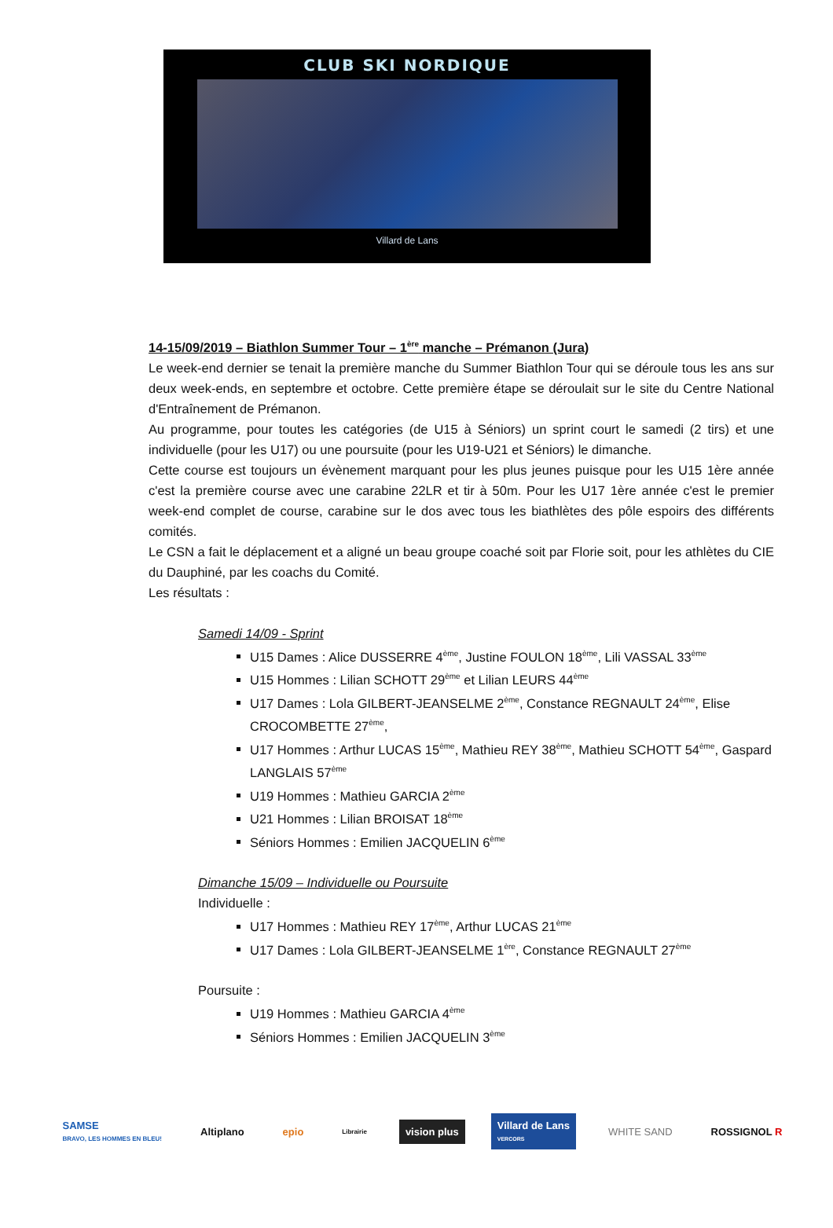CLUB SKI NORDIQUE
Villard de Lans
14-15/09/2019 – Biathlon Summer Tour – 1<sup>ère</sup> manche – Prémanon (Jura)
Le week-end dernier se tenait la première manche du Summer Biathlon Tour qui se déroule tous les ans sur deux week-ends, en septembre et octobre. Cette première étape se déroulait sur le site du Centre National d'Entraînement de Prémanon.
Au programme, pour toutes les catégories (de U15 à Séniors) un sprint court le samedi (2 tirs) et une individuelle (pour les U17) ou une poursuite (pour les U19-U21 et Séniors) le dimanche.
Cette course est toujours un évènement marquant pour les plus jeunes puisque pour les U15 1ère année c'est la première course avec une carabine 22LR et tir à 50m. Pour les U17 1ère année c'est le premier week-end complet de course, carabine sur le dos avec tous les biathlètes des pôle espoirs des différents comités.
Le CSN a fait le déplacement et a aligné un beau groupe coaché soit par Florie soit, pour les athlètes du CIE du Dauphiné, par les coachs du Comité.
Les résultats :
Samedi 14/09 - Sprint
U15 Dames : Alice DUSSERRE 4<sup>ème</sup>, Justine FOULON 18<sup>ème</sup>, Lili VASSAL 33<sup>ème</sup>
U15 Hommes : Lilian SCHOTT 29<sup>ème</sup> et Lilian LEURS 44<sup>ème</sup>
U17 Dames : Lola GILBERT-JEANSELME 2<sup>ème</sup>, Constance REGNAULT 24<sup>ème</sup>, Elise CROCOMBETTE 27<sup>ème</sup>,
U17 Hommes : Arthur LUCAS 15<sup>ème</sup>, Mathieu REY 38<sup>ème</sup>, Mathieu SCHOTT 54<sup>ème</sup>, Gaspard LANGLAIS 57<sup>ème</sup>
U19 Hommes : Mathieu GARCIA 2<sup>ème</sup>
U21 Hommes : Lilian BROISAT 18<sup>ème</sup>
Séniors Hommes : Emilien JACQUELIN 6<sup>ème</sup>
Dimanche 15/09 – Individuelle ou Poursuite
Individuelle :
U17 Hommes : Mathieu REY 17<sup>ème</sup>, Arthur LUCAS 21<sup>ème</sup>
U17 Dames : Lola GILBERT-JEANSELME 1<sup>ère</sup>, Constance REGNAULT 27<sup>ème</sup>
Poursuite :
U19 Hommes : Mathieu GARCIA 4<sup>ème</sup>
Séniors Hommes : Emilien JACQUELIN 3<sup>ème</sup>
SAMSE
BRAVO, LES HOMMES EN BLEU!
Altiplano epio
Librairie
vision plus
Villard de Lans
VERCORS
WHITE SAND ROSSIGNOL R